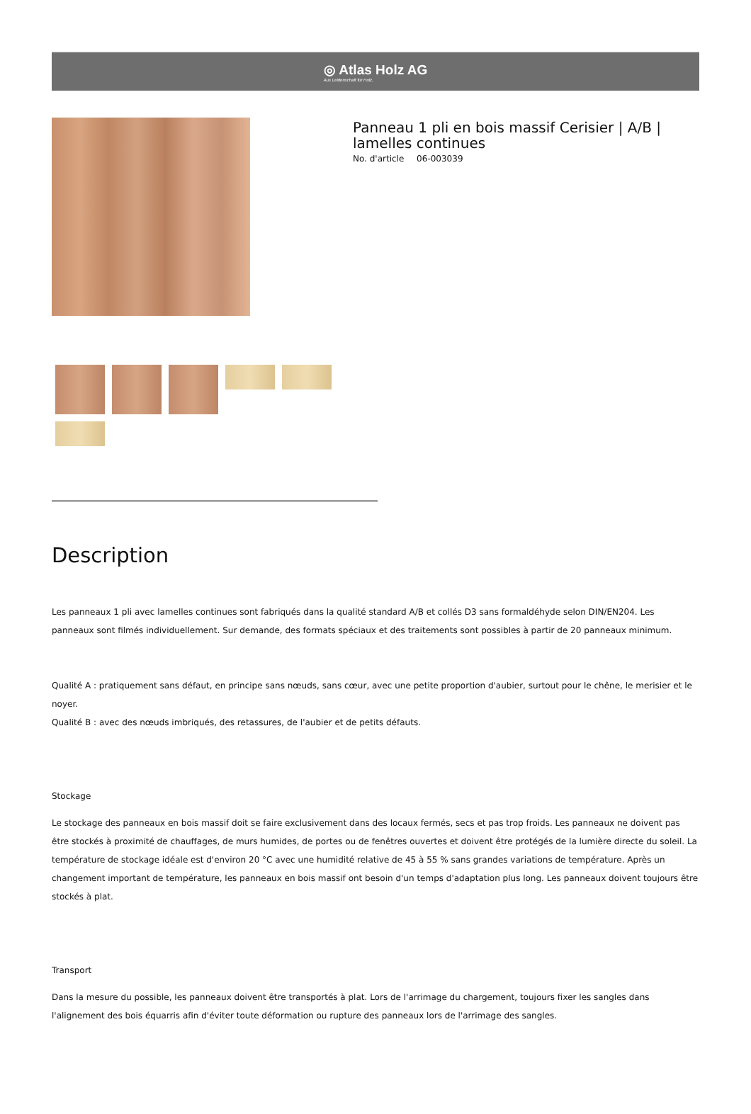◎ Atlas Holz AG
Aus Leidenschaft für Holz.
Panneau 1 pli en bois massif Cerisier | A/B | lamelles continues
No. d'article 06-003039
Description
Les panneaux 1 pli avec lamelles continues sont fabriqués dans la qualité standard A/B et collés D3 sans formaldéhyde selon DIN/EN204. Les panneaux sont filmés individuellement. Sur demande, des formats spéciaux et des traitements sont possibles à partir de 20 panneaux minimum.
Qualité A : pratiquement sans défaut, en principe sans nœuds, sans cœur, avec une petite proportion d'aubier, surtout pour le chêne, le merisier et le noyer.
Qualité B : avec des nœuds imbriqués, des retassures, de l'aubier et de petits défauts.
Stockage
Le stockage des panneaux en bois massif doit se faire exclusivement dans des locaux fermés, secs et pas trop froids. Les panneaux ne doivent pas être stockés à proximité de chauffages, de murs humides, de portes ou de fenêtres ouvertes et doivent être protégés de la lumière directe du soleil. La température de stockage idéale est d'environ 20 °C avec une humidité relative de 45 à 55 % sans grandes variations de température. Après un changement important de température, les panneaux en bois massif ont besoin d'un temps d'adaptation plus long. Les panneaux doivent toujours être stockés à plat.
Transport
Dans la mesure du possible, les panneaux doivent être transportés à plat. Lors de l'arrimage du chargement, toujours fixer les sangles dans l'alignement des bois équarris afin d'éviter toute déformation ou rupture des panneaux lors de l'arrimage des sangles.